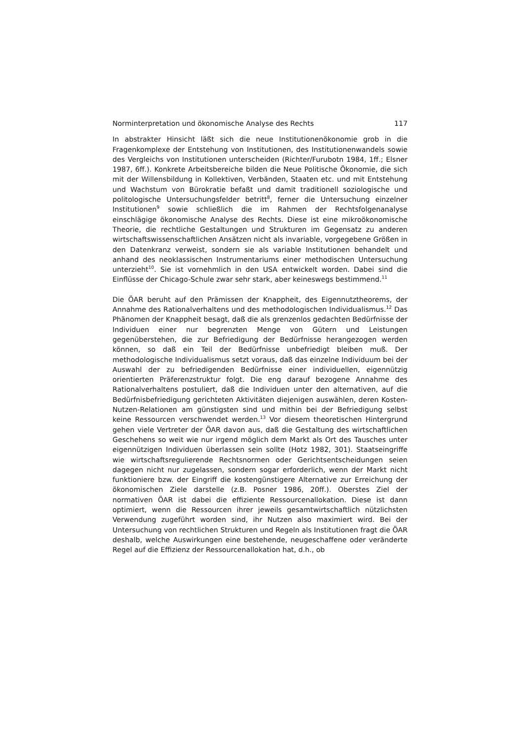Norminterpretation und ökonomische Analyse des Rechts 117
In abstrakter Hinsicht läßt sich die neue Institutionenökonomie grob in die Fragenkomplexe der Entstehung von Institutionen, des Institutionenwandels sowie des Vergleichs von Institutionen unterscheiden (Richter/Furubotn 1984, 1ff.; Elsner 1987, 6ff.). Konkrete Arbeitsbereiche bilden die Neue Politische Ökonomie, die sich mit der Willensbildung in Kollektiven, Verbänden, Staaten etc. und mit Entstehung und Wachstum von Bürokratie befaßt und damit traditionell soziologische und politologische Untersuchungsfelder betritt<sup>8</sup>, ferner die Untersuchung einzelner Institutionen<sup>9</sup> sowie schließlich die im Rahmen der Rechtsfolgenanalyse einschlägige ökonomische Analyse des Rechts. Diese ist eine mikroökonomische Theorie, die rechtliche Gestaltungen und Strukturen im Gegensatz zu anderen wirtschaftswissenschaftlichen Ansätzen nicht als invariable, vorgegebene Größen in den Datenkranz verweist, sondern sie als variable Institutionen behandelt und anhand des neoklassischen Instrumentariums einer methodischen Untersuchung unterzieht<sup>10</sup>. Sie ist vornehmlich in den USA entwickelt worden. Dabei sind die Einflüsse der Chicago-Schule zwar sehr stark, aber keineswegs bestimmend.<sup>11</sup>
Die ÖAR beruht auf den Prämissen der Knappheit, des Eigennutztheorems, der Annahme des Rationalverhaltens und des methodologischen Individualismus.<sup>12</sup> Das Phänomen der Knappheit besagt, daß die als grenzenlos gedachten Bedürfnisse der Individuen einer nur begrenzten Menge von Gütern und Leistungen gegenüberstehen, die zur Befriedigung der Bedürfnisse herangezogen werden können, so daß ein Teil der Bedürfnisse unbefriedigt bleiben muß. Der methodologische Individualismus setzt voraus, daß das einzelne Individuum bei der Auswahl der zu befriedigenden Bedürfnisse einer individuellen, eigennützig orientierten Präferenzstruktur folgt. Die eng darauf bezogene Annahme des Rationalverhaltens postuliert, daß die Individuen unter den alternativen, auf die Bedürfnisbefriedigung gerichteten Aktivitäten diejenigen auswählen, deren Kosten-Nutzen-Relationen am günstigsten sind und mithin bei der Befriedigung selbst keine Ressourcen verschwendet werden.<sup>13</sup> Vor diesem theoretischen Hintergrund gehen viele Vertreter der ÖAR davon aus, daß die Gestaltung des wirtschaftlichen Geschehens so weit wie nur irgend möglich dem Markt als Ort des Tausches unter eigennützigen Individuen überlassen sein sollte (Hotz 1982, 301). Staatseingriffe wie wirtschaftsregulierende Rechtsnormen oder Gerichtsentscheidungen seien dagegen nicht nur zugelassen, sondern sogar erforderlich, wenn der Markt nicht funktioniere bzw. der Eingriff die kostengünstigere Alternative zur Erreichung der ökonomischen Ziele darstelle (z.B. Posner 1986, 20ff.). Oberstes Ziel der normativen ÖAR ist dabei die effiziente Ressourcenallokation. Diese ist dann optimiert, wenn die Ressourcen ihrer jeweils gesamtwirtschaftlich nützlichsten Verwendung zugeführt worden sind, ihr Nutzen also maximiert wird. Bei der Untersuchung von rechtlichen Strukturen und Regeln als Institutionen fragt die ÖAR deshalb, welche Auswirkungen eine bestehende, neugeschaffene oder veränderte Regel auf die Effizienz der Ressourcenallokation hat, d.h., ob